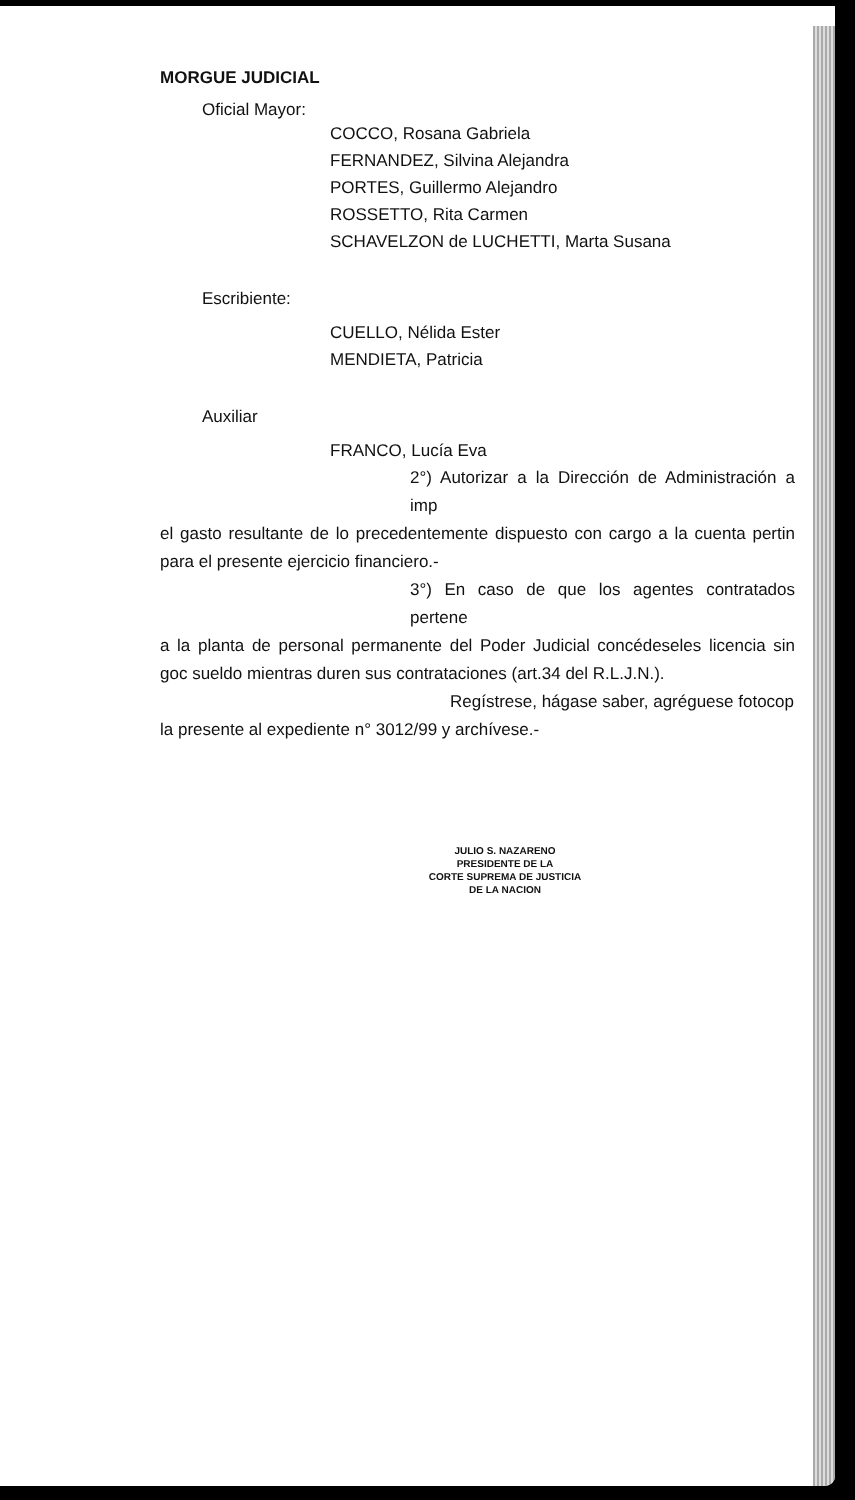MORGUE JUDICIAL
Oficial Mayor:
COCCO, Rosana Gabriela
FERNANDEZ, Silvina Alejandra
PORTES, Guillermo Alejandro
ROSSETTO, Rita Carmen
SCHAVELZON de LUCHETTI, Marta Susana
Escribiente:
CUELLO, Nélida Ester
MENDIETA, Patricia
Auxiliar
FRANCO, Lucía Eva
2°) Autorizar a la Dirección de Administración a imp
el gasto resultante de lo precedentemente dispuesto con cargo a la cuenta pertin para el presente ejercicio financiero.-
3°) En caso de que los agentes contratados pertene
a la planta de personal permanente del Poder Judicial concédeseles licencia sin goc sueldo mientras duren sus contrataciones (art.34 del R.L.J.N.).
Regístrese, hágase saber, agréguese fotocop
la presente al expediente n° 3012/99 y archívese.-
JULIO S. NAZARENO
PRESIDENTE DE LA
CORTE SUPREMA DE JUSTICIA
DE LA NACION